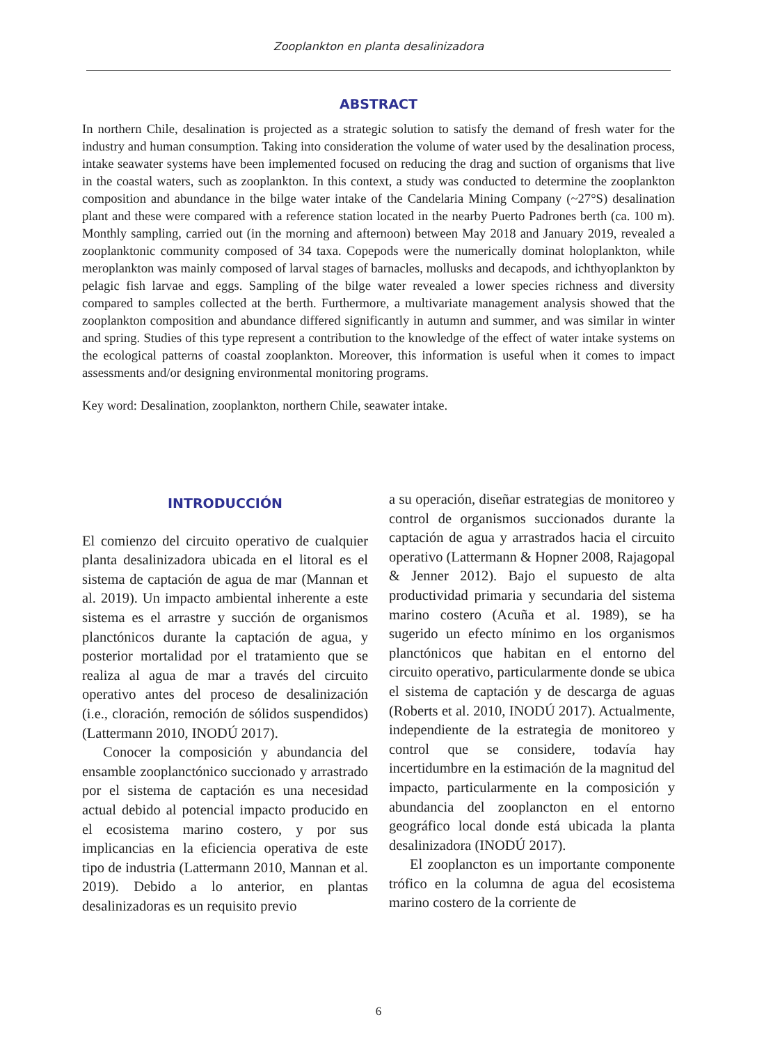Zooplankton en planta desalinizadora
ABSTRACT
In northern Chile, desalination is projected as a strategic solution to satisfy the demand of fresh water for the industry and human consumption. Taking into consideration the volume of water used by the desalination process, intake seawater systems have been implemented focused on reducing the drag and suction of organisms that live in the coastal waters, such as zooplankton. In this context, a study was conducted to determine the zooplankton composition and abundance in the bilge water intake of the Candelaria Mining Company (~27°S) desalination plant and these were compared with a reference station located in the nearby Puerto Padrones berth (ca. 100 m). Monthly sampling, carried out (in the morning and afternoon) between May 2018 and January 2019, revealed a zooplanktonic community composed of 34 taxa. Copepods were the numerically dominat holoplankton, while meroplankton was mainly composed of larval stages of barnacles, mollusks and decapods, and ichthyoplankton by pelagic fish larvae and eggs. Sampling of the bilge water revealed a lower species richness and diversity compared to samples collected at the berth. Furthermore, a multivariate management analysis showed that the zooplankton composition and abundance differed significantly in autumn and summer, and was similar in winter and spring. Studies of this type represent a contribution to the knowledge of the effect of water intake systems on the ecological patterns of coastal zooplankton. Moreover, this information is useful when it comes to impact assessments and/or designing environmental monitoring programs.
Key word: Desalination, zooplankton, northern Chile, seawater intake.
INTRODUCCIÓN
El comienzo del circuito operativo de cualquier planta desalinizadora ubicada en el litoral es el sistema de captación de agua de mar (Mannan et al. 2019). Un impacto ambiental inherente a este sistema es el arrastre y succión de organismos planctónicos durante la captación de agua, y posterior mortalidad por el tratamiento que se realiza al agua de mar a través del circuito operativo antes del proceso de desalinización (i.e., cloración, remoción de sólidos suspendidos) (Lattermann 2010, INODÚ 2017).
Conocer la composición y abundancia del ensamble zooplanctónico succionado y arrastrado por el sistema de captación es una necesidad actual debido al potencial impacto producido en el ecosistema marino costero, y por sus implicancias en la eficiencia operativa de este tipo de industria (Lattermann 2010, Mannan et al. 2019). Debido a lo anterior, en plantas desalinizadoras es un requisito previo
a su operación, diseñar estrategias de monitoreo y control de organismos succionados durante la captación de agua y arrastrados hacia el circuito operativo (Lattermann & Hopner 2008, Rajagopal & Jenner 2012). Bajo el supuesto de alta productividad primaria y secundaria del sistema marino costero (Acuña et al. 1989), se ha sugerido un efecto mínimo en los organismos planctónicos que habitan en el entorno del circuito operativo, particularmente donde se ubica el sistema de captación y de descarga de aguas (Roberts et al. 2010, INODÚ 2017). Actualmente, independiente de la estrategia de monitoreo y control que se considere, todavía hay incertidumbre en la estimación de la magnitud del impacto, particularmente en la composición y abundancia del zooplancton en el entorno geográfico local donde está ubicada la planta desalinizadora (INODÚ 2017).
El zooplancton es un importante componente trófico en la columna de agua del ecosistema marino costero de la corriente de
6